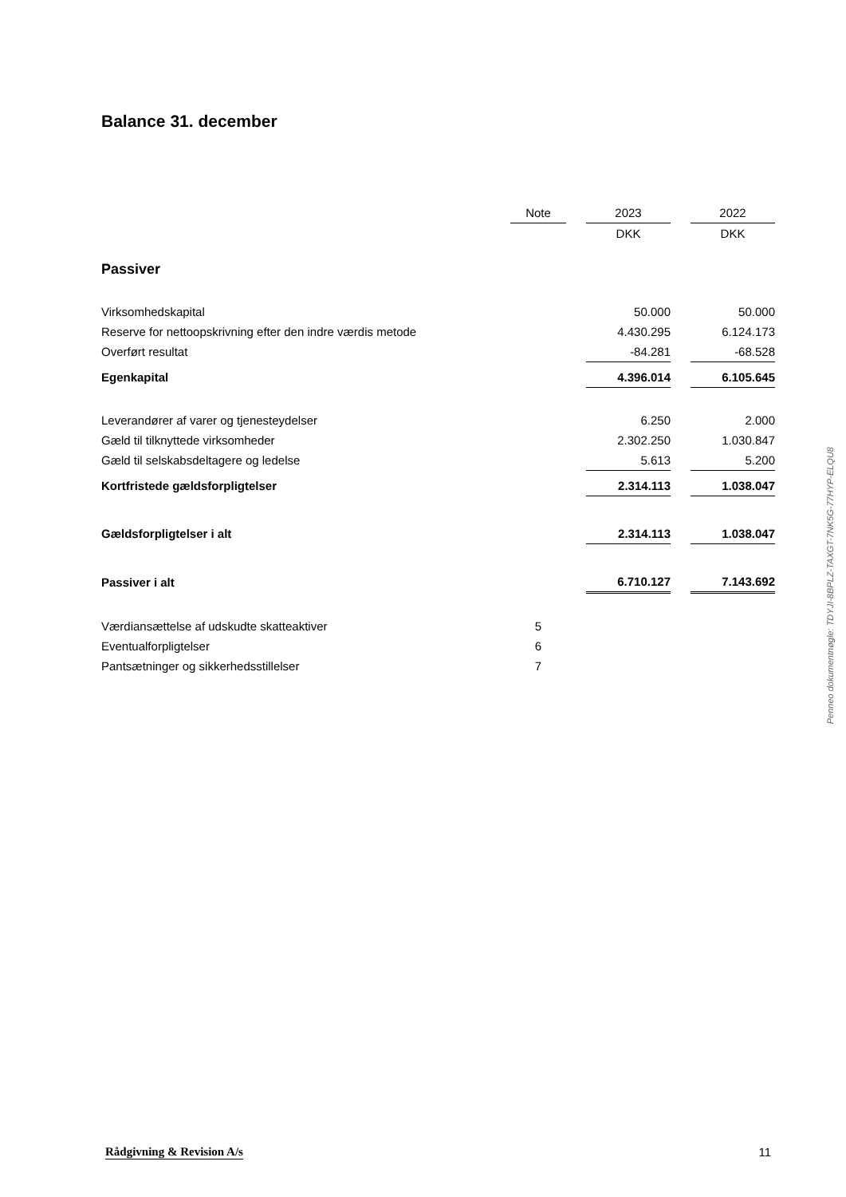Balance 31. december
| | Note | | 2023 | | 2022 |
| --- | --- | --- | --- | --- | --- |
| | | | DKK | | DKK |
Passiver
| Virksomhedskapital | | | 50.000 | | 50.000 |
| Reserve for nettoopskrivning efter den indre værdis metode | | | 4.430.295 | | 6.124.173 |
| Overført resultat | | | -84.281 | | -68.528 |
| Egenkapital | | | 4.396.014 | | 6.105.645 |
| Leverandører af varer og tjenesteydelser | | | 6.250 | | 2.000 |
| Gæld til tilknyttede virksomheder | | | 2.302.250 | | 1.030.847 |
| Gæld til selskabsdeltagere og ledelse | | | 5.613 | | 5.200 |
| Kortfristede gældsforpligtelser | | | 2.314.113 | | 1.038.047 |
| Gældsforpligtelser i alt | | | 2.314.113 | | 1.038.047 |
| Passiver i alt | | | 6.710.127 | | 7.143.692 |
| Værdiansættelse af udskudte skatteaktiver | 5 | | | | |
| Eventualforpligtelser | 6 | | | | |
| Pantsætninger og sikkerhedsstillelser | 7 | | | | |
Penneo dokumentnøgle: TDYJI-8BPLZ-TAXGT-7NK5G-77HYP-ELQU8
Rådgivning & Revision A/s 11